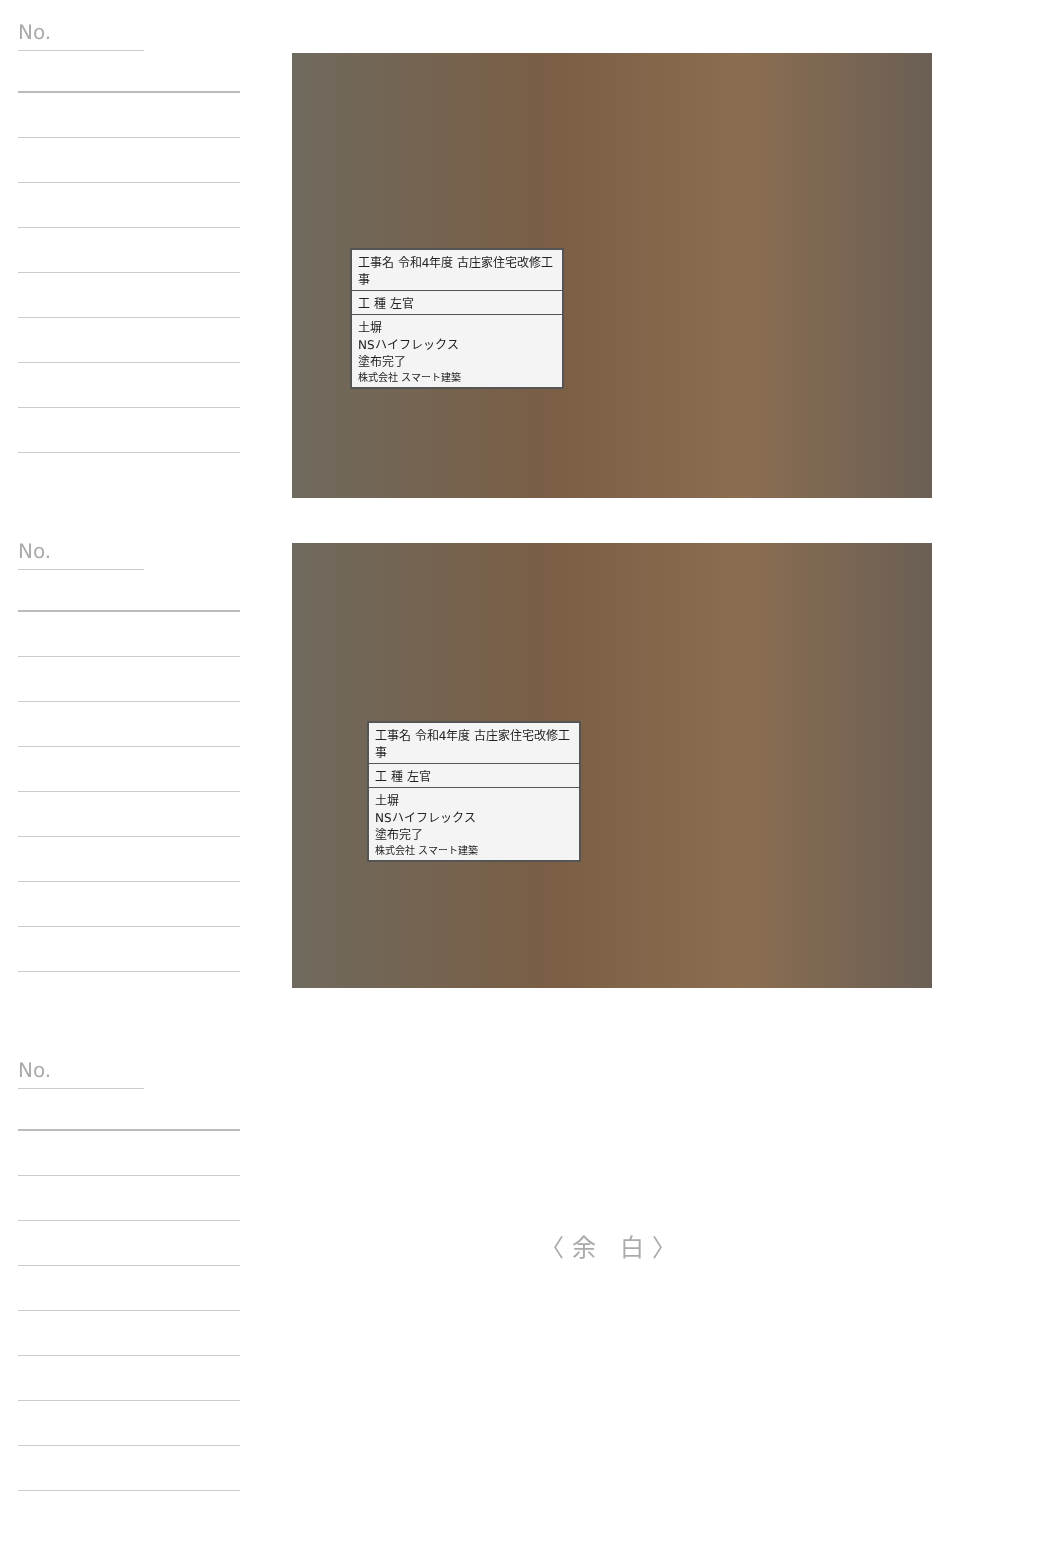No.
No.
No.
工事名 令和4年度 古庄家住宅改修工事
工 種 左官
土塀
NSハイフレックス
塗布完了
株式会社 スマート建築
工事名 令和4年度 古庄家住宅改修工事
工 種 左官
土塀
NSハイフレックス
塗布完了
株式会社 スマート建築
〈余 白〉